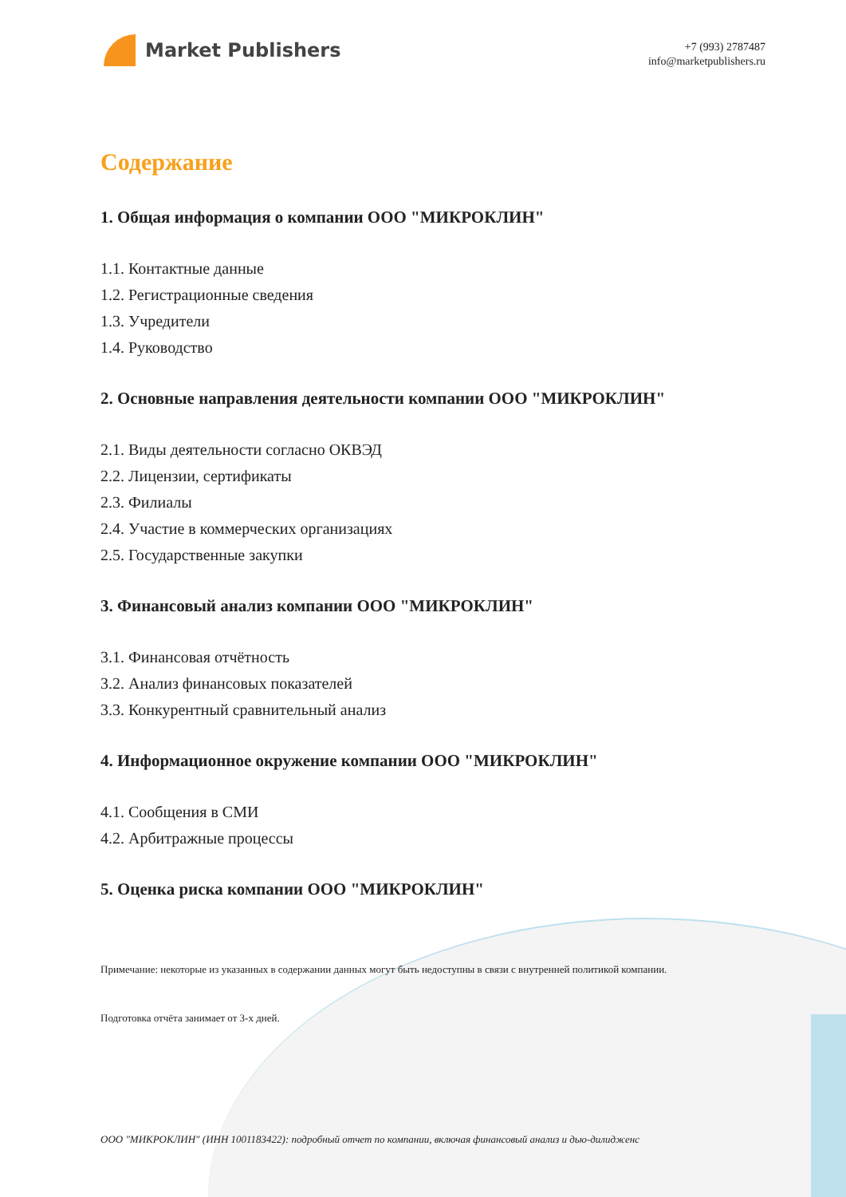Market Publishers
+7 (993) 2787487
info@marketpublishers.ru
Содержание
1. Общая информация о компании ООО "МИКРОКЛИН"
1.1. Контактные данные
1.2. Регистрационные сведения
1.3. Учредители
1.4. Руководство
2. Основные направления деятельности компании ООО "МИКРОКЛИН"
2.1. Виды деятельности согласно ОКВЭД
2.2. Лицензии, сертификаты
2.3. Филиалы
2.4. Участие в коммерческих организациях
2.5. Государственные закупки
3. Финансовый анализ компании ООО "МИКРОКЛИН"
3.1. Финансовая отчётность
3.2. Анализ финансовых показателей
3.3. Конкурентный сравнительный анализ
4. Информационное окружение компании ООО "МИКРОКЛИН"
4.1. Сообщения в СМИ
4.2. Арбитражные процессы
5. Оценка риска компании ООО "МИКРОКЛИН"
Примечание: некоторые из указанных в содержании данных могут быть недоступны в связи с внутренней политикой компании.
Подготовка отчёта занимает от 3-х дней.
ООО "МИКРОКЛИН" (ИНН 1001183422): подробный отчет по компании, включая финансовый анализ и дью-дилидженс